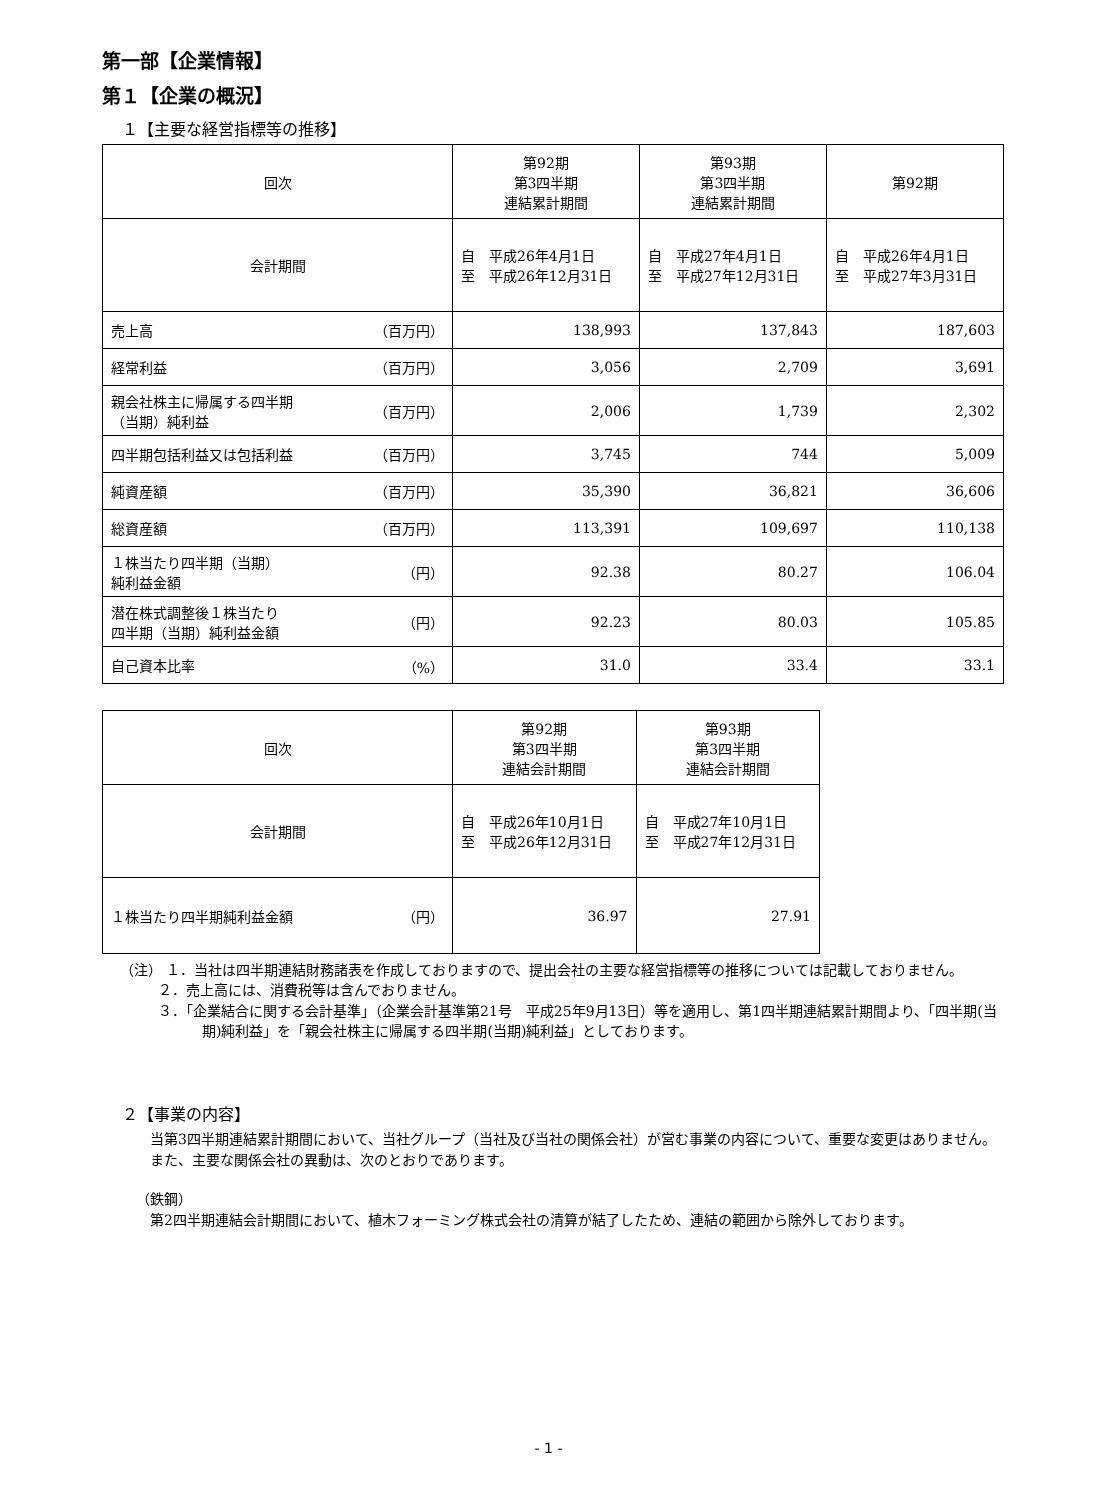第一部【企業情報】
第１【企業の概況】
１【主要な経営指標等の推移】
| 回次 | 第92期 第3四半期 連結累計期間 | 第93期 第3四半期 連結累計期間 | 第92期 |
| 会計期間 | 自 平成26年4月1日 至 平成26年12月31日 | 自 平成27年4月1日 至 平成27年12月31日 | 自 平成26年4月1日 至 平成27年3月31日 |
| 売上高 （百万円） | 138,993 | 137,843 | 187,603 |
| 経常利益 （百万円） | 3,056 | 2,709 | 3,691 |
| 親会社株主に帰属する四半期 （当期）純利益 （百万円） | 2,006 | 1,739 | 2,302 |
| 四半期包括利益又は包括利益 （百万円） | 3,745 | 744 | 5,009 |
| 純資産額 （百万円） | 35,390 | 36,821 | 36,606 |
| 総資産額 （百万円） | 113,391 | 109,697 | 110,138 |
| １株当たり四半期（当期） 純利益金額 （円） | 92.38 | 80.27 | 106.04 |
| 潜在株式調整後１株当たり 四半期（当期）純利益金額 （円） | 92.23 | 80.03 | 105.85 |
| 自己資本比率 （%） | 31.0 | 33.4 | 33.1 |
| 回次 | 第92期 第3四半期 連結会計期間 | 第93期 第3四半期 連結会計期間 |
| 会計期間 | 自 平成26年10月1日 至 平成26年12月31日 | 自 平成27年10月1日 至 平成27年12月31日 |
| １株当たり四半期純利益金額 （円） | 36.97 | 27.91 |
（注） １．当社は四半期連結財務諸表を作成しておりますので、提出会社の主要な経営指標等の推移については記載しておりません。
２．売上高には、消費税等は含んでおりません。
３．「企業結合に関する会計基準」（企業会計基準第21号　平成25年9月13日）等を適用し、第1四半期連結累計期間より、「四半期(当期)純利益」を「親会社株主に帰属する四半期(当期)純利益」としております。
２【事業の内容】
　当第3四半期連結累計期間において、当社グループ（当社及び当社の関係会社）が営む事業の内容について、重要な変更はありません。
　また、主要な関係会社の異動は、次のとおりであります。
（鉄鋼）
　第2四半期連結会計期間において、植木フォーミング株式会社の清算が結了したため、連結の範囲から除外しております。
- 1 -